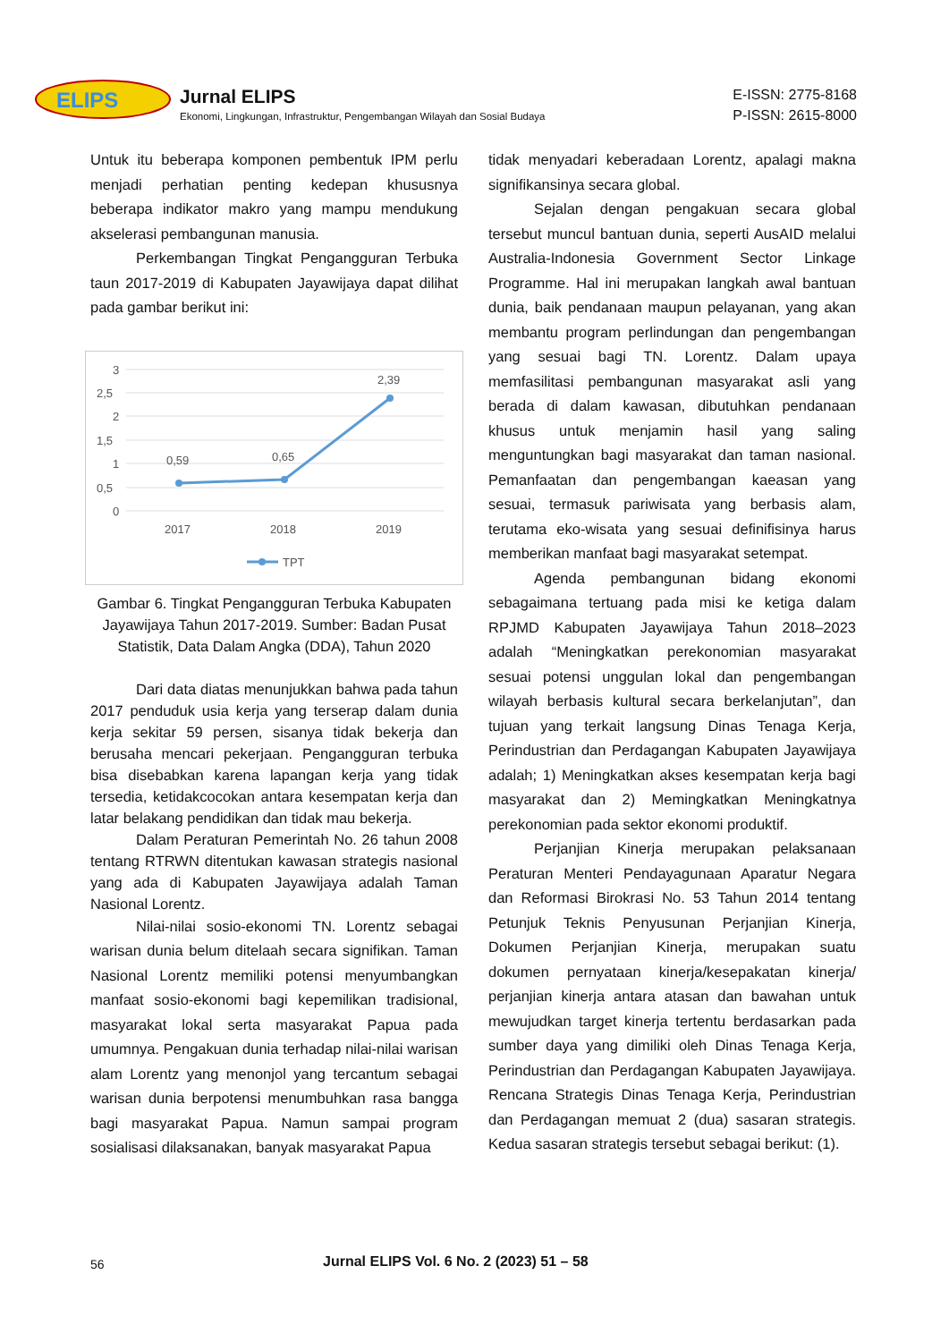ELIPS
Jurnal ELIPS
Ekonomi, Lingkungan, Infrastruktur, Pengembangan Wilayah dan Sosial Budaya
E-ISSN: 2775-8168
P-ISSN: 2615-8000
Untuk itu beberapa komponen pembentuk IPM perlu menjadi perhatian penting kedepan khususnya beberapa indikator makro yang mampu mendukung akselerasi pembangunan manusia.
Perkembangan Tingkat Pengangguran Terbuka taun 2017-2019 di Kabupaten Jayawijaya dapat dilihat pada gambar berikut ini:
3
2,5
2
1,5
1
0,5
0
0,59
0,65
2,39
2017
2018
2019
TPT
Gambar 6. Tingkat Pengangguran Terbuka Kabupaten Jayawijaya Tahun 2017-2019. Sumber: Badan Pusat Statistik, Data Dalam Angka (DDA), Tahun 2020
Dari data diatas menunjukkan bahwa pada tahun 2017 penduduk usia kerja yang terserap dalam dunia kerja sekitar 59 persen, sisanya tidak bekerja dan berusaha mencari pekerjaan. Pengangguran terbuka bisa disebabkan karena lapangan kerja yang tidak tersedia, ketidakcocokan antara kesempatan kerja dan latar belakang pendidikan dan tidak mau bekerja.
Dalam Peraturan Pemerintah No. 26 tahun 2008 tentang RTRWN ditentukan kawasan strategis nasional yang ada di Kabupaten Jayawijaya adalah Taman Nasional Lorentz.
Nilai-nilai sosio-ekonomi TN. Lorentz sebagai warisan dunia belum ditelaah secara signifikan. Taman Nasional Lorentz memiliki potensi menyumbangkan manfaat sosio-ekonomi bagi kepemilikan tradisional, masyarakat lokal serta masyarakat Papua pada umumnya. Pengakuan dunia terhadap nilai-nilai warisan alam Lorentz yang menonjol yang tercantum sebagai warisan dunia berpotensi menumbuhkan rasa bangga bagi masyarakat Papua. Namun sampai program sosialisasi dilaksanakan, banyak masyarakat Papua
tidak menyadari keberadaan Lorentz, apalagi makna signifikansinya secara global.
Sejalan dengan pengakuan secara global tersebut muncul bantuan dunia, seperti AusAID melalui Australia-Indonesia Government Sector Linkage Programme. Hal ini merupakan langkah awal bantuan dunia, baik pendanaan maupun pelayanan, yang akan membantu program perlindungan dan pengembangan yang sesuai bagi TN. Lorentz. Dalam upaya memfasilitasi pembangunan masyarakat asli yang berada di dalam kawasan, dibutuhkan pendanaan khusus untuk menjamin hasil yang saling menguntungkan bagi masyarakat dan taman nasional. Pemanfaatan dan pengembangan kaeasan yang sesuai, termasuk pariwisata yang berbasis alam, terutama eko-wisata yang sesuai definifisinya harus memberikan manfaat bagi masyarakat setempat.
Agenda pembangunan bidang ekonomi sebagaimana tertuang pada misi ke ketiga dalam RPJMD Kabupaten Jayawijaya Tahun 2018–2023 adalah “Meningkatkan perekonomian masyarakat sesuai potensi unggulan lokal dan pengembangan wilayah berbasis kultural secara berkelanjutan”, dan tujuan yang terkait langsung Dinas Tenaga Kerja, Perindustrian dan Perdagangan Kabupaten Jayawijaya adalah; 1) Meningkatkan akses kesempatan kerja bagi masyarakat dan 2) Memingkatkan Meningkatnya perekonomian pada sektor ekonomi produktif.
Perjanjian Kinerja merupakan pelaksanaan Peraturan Menteri Pendayagunaan Aparatur Negara dan Reformasi Birokrasi No. 53 Tahun 2014 tentang Petunjuk Teknis Penyusunan Perjanjian Kinerja, Dokumen Perjanjian Kinerja, merupakan suatu dokumen pernyataan kinerja/kesepakatan kinerja/ perjanjian kinerja antara atasan dan bawahan untuk mewujudkan target kinerja tertentu berdasarkan pada sumber daya yang dimiliki oleh Dinas Tenaga Kerja, Perindustrian dan Perdagangan Kabupaten Jayawijaya. Rencana Strategis Dinas Tenaga Kerja, Perindustrian dan Perdagangan memuat 2 (dua) sasaran strategis. Kedua sasaran strategis tersebut sebagai berikut: (1).
56 Jurnal ELIPS Vol. 6 No. 2 (2023) 51 – 58